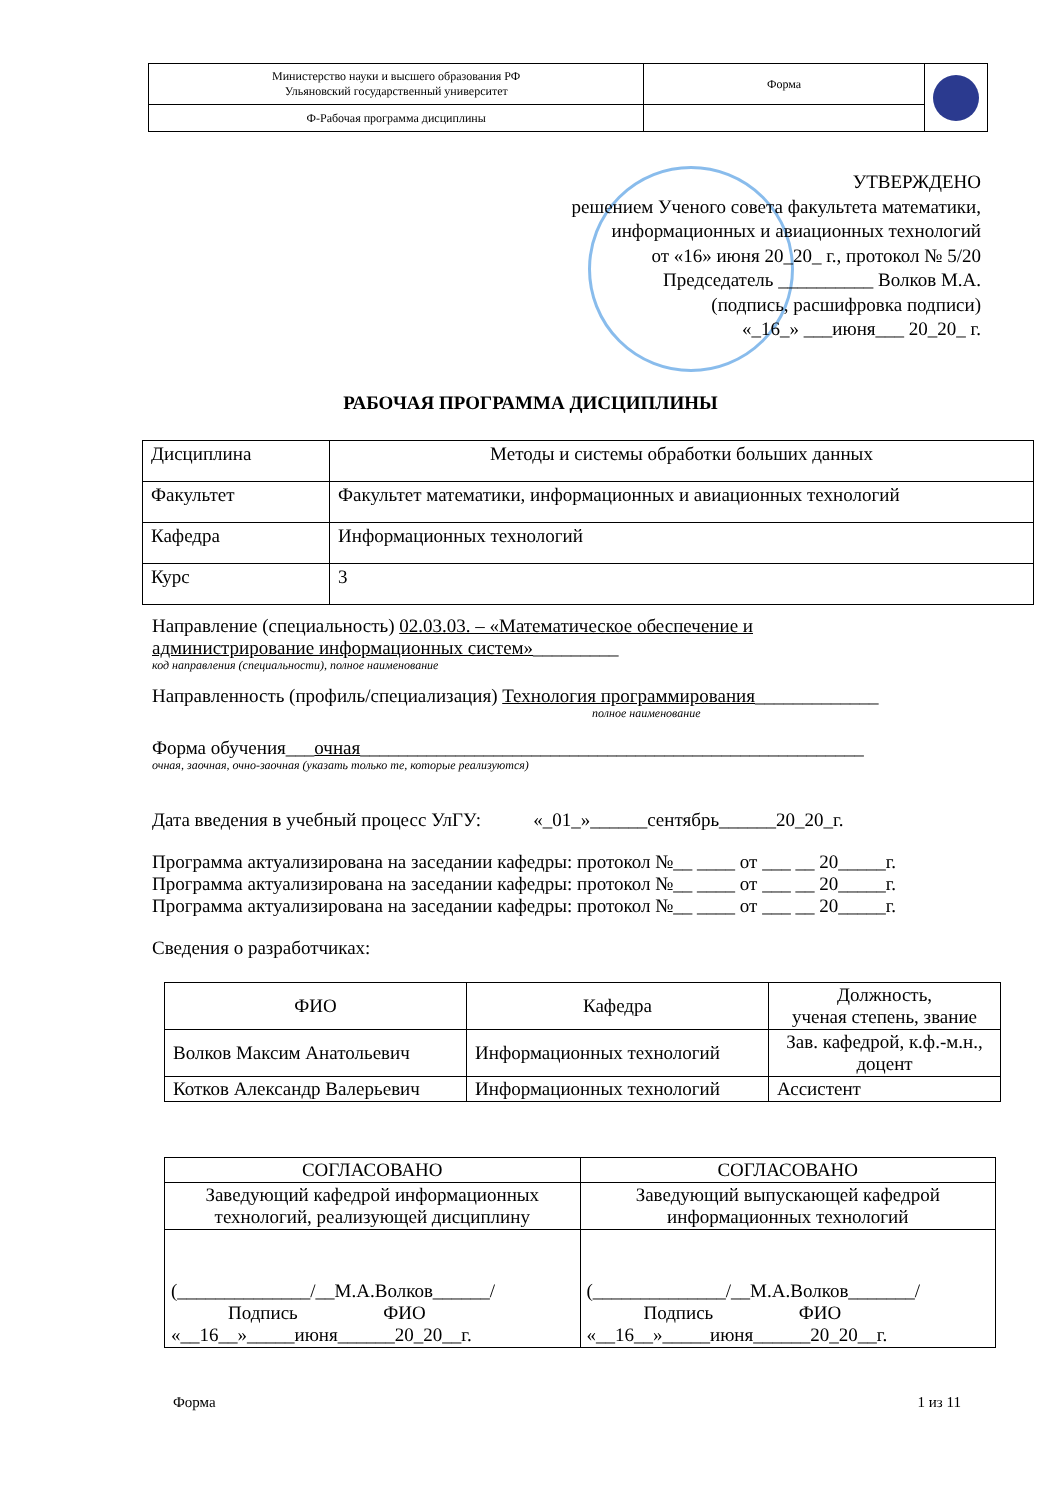| Министерство науки и высшего образования РФ Ульяновский государственный университет | Форма | |
| Ф-Рабочая программа дисциплины | | |
УТВЕРЖДЕНО
решением Ученого совета факультета математики,
информационных и авиационных технологий
от «16» июня 20_20_ г., протокол № 5/20
Председатель __________ Волков М.А.
(подпись, расшифровка подписи)
«_16_» ___июня___ 20_20_ г.
РАБОЧАЯ ПРОГРАММА ДИСЦИПЛИНЫ
| Дисциплина | Методы и системы обработки больших данных |
| Факультет | Факультет математики, информационных и авиационных технологий |
| Кафедра | Информационных технологий |
| Курс | 3 |
Направление (специальность) 02.03.03. – «Математическое обеспечение и
администрирование информационных систем»_________
код направления (специальности), полное наименование
Направленность (профиль/специализация) Технология программирования_____________
полное наименование
Форма обучения___очная_____________________________________________________
очная, заочная, очно-заочная (указать только те, которые реализуются)
Дата введения в учебный процесс УлГУ: «_01_»______сентябрь______20_20_г.
Программа актуализирована на заседании кафедры: протокол №__ ____ от ___ __ 20_____г.
Программа актуализирована на заседании кафедры: протокол №__ ____ от ___ __ 20_____г.
Программа актуализирована на заседании кафедры: протокол №__ ____ от ___ __ 20_____г.
Сведения о разработчиках:
| ФИО | Кафедра | Должность, ученая степень, звание |
| Волков Максим Анатольевич | Информационных технологий | Зав. кафедрой, к.ф.-м.н., доцент |
| Котков Александр Валерьевич | Информационных технологий | Ассистент |
| СОГЛАСОВАНО | СОГЛАСОВАНО |
| Заведующий кафедрой информационных технологий, реализующей дисциплину | Заведующий выпускающей кафедрой информационных технологий |
| (______________/__М.А.Волков______/ Подпись ФИО «__16__»_____июня______20_20__г. | (______________/__М.А.Волков_______/ Подпись ФИО «__16__»_____июня______20_20__г. |
Форма 1 из 11